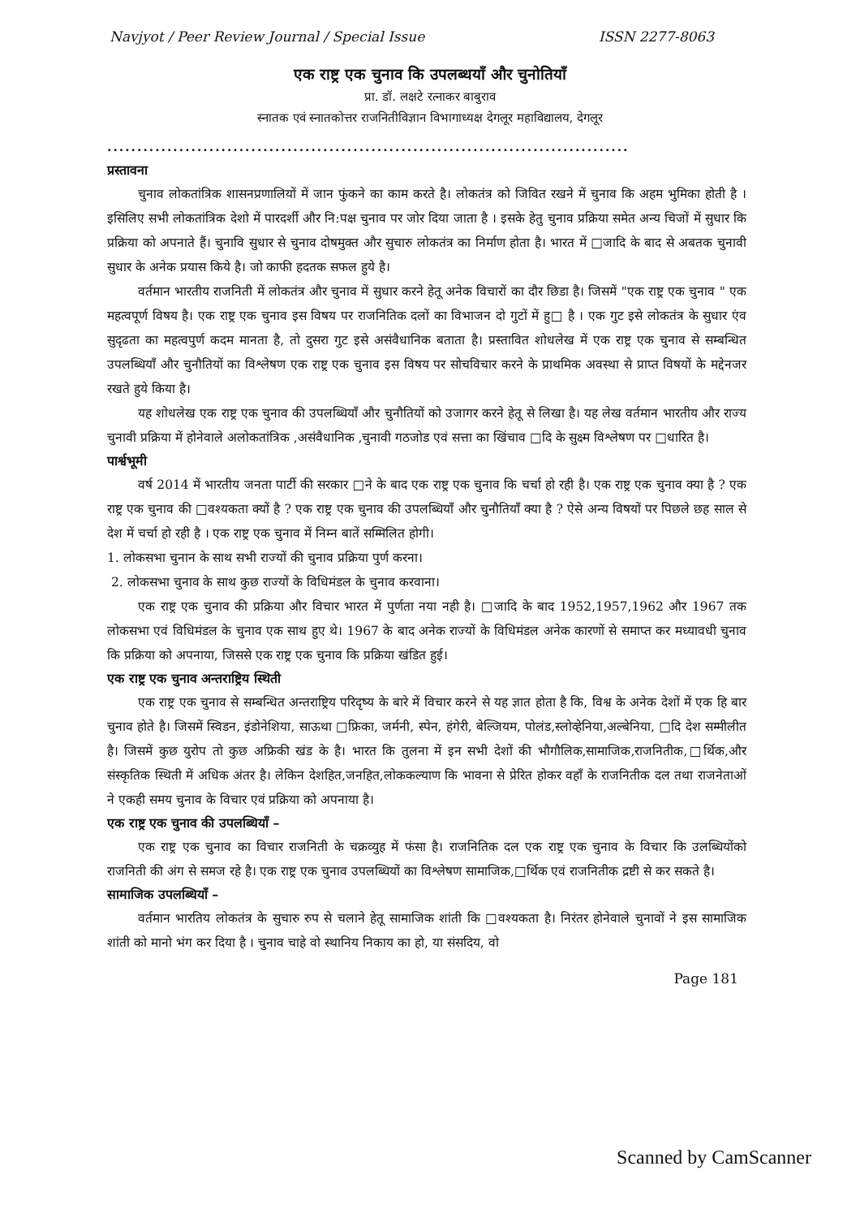Navjyot / Peer Review Journal / Special Issue ISSN 2277-8063
एक राष्ट्र एक चुनाव कि उपलब्धयॉं और चुनोतियॉं
प्रा. डॉ. लक्षटे रत्नाकर बाबुराव
स्नातक एवं स्नातकोत्तर राजनितीविज्ञान विभागाध्यक्ष देगलूर महाविद्यालय, देगलूर
.......................................................................................
प्रस्तावना
चुनाव लोकतांत्रिक शासनप्रणालियों में जान फुंकने का काम करते है। लोकतंत्र को जिवित रखने में चुनाव कि अहम भुमिका होती है । इसिलिए सभी लोकतांत्रिक देशो में पारदर्शी और नि:पक्ष चुनाव पर जोर दिया जाता है । इसके हेतु चुनाव प्रक्रिया समेत अन्य चिजों में सुधार कि प्रक्रिया को अपनाते हैं। चुनावि सुधार से चुनाव दोषमुक्त और सुचारु लोकतंत्र का निर्माण होता है। भारत में □जादि के बाद से अबतक चुनावी सुधार के अनेक प्रयास किये है। जो काफी हदतक सफल हुये है।
वर्तमान भारतीय राजनिती में लोकतंत्र और चुनाव में सुधार करने हेतू अनेक विचारों का दौर छिडा है। जिसमें "एक राष्ट्र एक चुनाव " एक महत्वपूर्ण विषय है। एक राष्ट्र एक चुनाव इस विषय पर राजनितिक दलों का विभाजन दो गुटों में हु□ है । एक गुट इसे लोकतंत्र के सुधार एंव सुदृढता का महत्वपुर्ण कदम मानता है, तो दुसरा गुट इसे असंवैधानिक बताता है। प्रस्तावित शोधलेख में एक राष्ट्र एक चुनाव से सम्बन्धित उपलब्धियॉं और चुनौतियों का विश्लेषण एक राष्ट्र एक चुनाव इस विषय पर सोचविचार करने के प्राथमिक अवस्था से प्राप्त विषयों के मद्देनजर रखते हुये किया है।
यह शोधलेख एक राष्ट्र एक चुनाव की उपलब्धियॉं और चुनौतियों को उजागर करने हेतू से लिखा है। यह लेख वर्तमान भारतीय और राज्य चुनावी प्रक्रिया में होनेवाले अलोकतांत्रिक ,असंवैधानिक ,चुनावी गठजोड एवं सत्ता का खिंचाव □दि के सुक्ष्म विश्लेषण पर □धारित है।
पार्श्वभूमी
वर्ष 2014 में भारतीय जनता पार्टी की सरकार □ने के बाद एक राष्ट्र एक चुनाव कि चर्चा हो रही है। एक राष्ट्र एक चुनाव क्या है ? एक राष्ट्र एक चुनाव की □वश्यकता क्यों है ? एक राष्ट्र एक चुनाव की उपलब्धियॉं और चुनौतियॉं क्या है ? ऐसे अन्य विषयों पर पिछले छह साल से देश में चर्चा हो रही है । एक राष्ट्र एक चुनाव में निम्न बातें सम्मिलित होगी।
1. लोकसभा चुनान के साथ सभी राज्यों की चुनाव प्रक्रिया पुर्ण करना।
2. लोकसभा चुनाव के साथ कुछ राज्यों के विधिमंडल के चुनाव करवाना।
एक राष्ट्र एक चुनाव की प्रक्रिया और विचार भारत में पुर्णता नया नही है। □जादि के बाद 1952,1957,1962 और 1967 तक लोकसभा एवं विधिमंडल के चुनाव एक साथ हुए थे। 1967 के बाद अनेक राज्यों के विधिमंडल अनेक कारणों से समाप्त कर मध्यावधी चुनाव कि प्रक्रिया को अपनाया, जिससे एक राष्ट्र एक चुनाव कि प्रक्रिया खंडित हुई।
एक राष्ट्र एक चुनाव अन्तराष्ट्रिय स्थिती
एक राष्ट्र एक चुनाव से सम्बन्धित अन्तराष्ट्रिय परिदृष्य के बारे में विचार करने से यह ज्ञात होता है कि, विश्व के अनेक देशों में एक हि बार चुनाव होते है। जिसमें स्विडन, इंडोनेशिया, साऊथा □फ्रिका, जर्मनी, स्पेन, हंगेरी, बेल्जियम, पोलंड,स्लोव्हेनिया,अल्बेनिया, □दि देश सम्मीलीत है। जिसमें कुछ युरोप तो कुछ अफ्रिकी खंड के है। भारत कि तुलना में इन सभी देशों की भौगौलिक,सामाजिक,राजनितीक,□र्थिक,और संस्कृतिक स्थिती में अधिक अंतर है। लेकिन देशहित,जनहित,लोककल्याण कि भावना से प्रेरित होकर वहॉं के राजनितीक दल तथा राजनेताओं ने एकही समय चुनाव के विचार एवं प्रक्रिया को अपनाया है।
एक राष्ट्र एक चुनाव की उपलब्धियॉं –
एक राष्ट्र एक चुनाव का विचार राजनिती के चक्रव्युह में फंसा है। राजनितिक दल एक राष्ट्र एक चुनाव के विचार कि उलब्धियोंको राजनिती की अंग से समज रहे है। एक राष्ट्र एक चुनाव उपलब्धियों का विश्लेषण सामाजिक,□र्थिक एवं राजनितीक द्रष्टी से कर सकते है।
सामाजिक उपलब्धियॉं –
वर्तमान भारतिय लोकतंत्र के सुचारु रुप से चलाने हेतू सामाजिक शांती कि □वश्यकता है। निरंतर होनेवाले चुनावों ने इस सामाजिक शांती को मानो भंग कर दिया है । चुनाव चाहे वो स्थानिय निकाय का हो, या संसदिय, वो
Page 181
Scanned by CamScanner